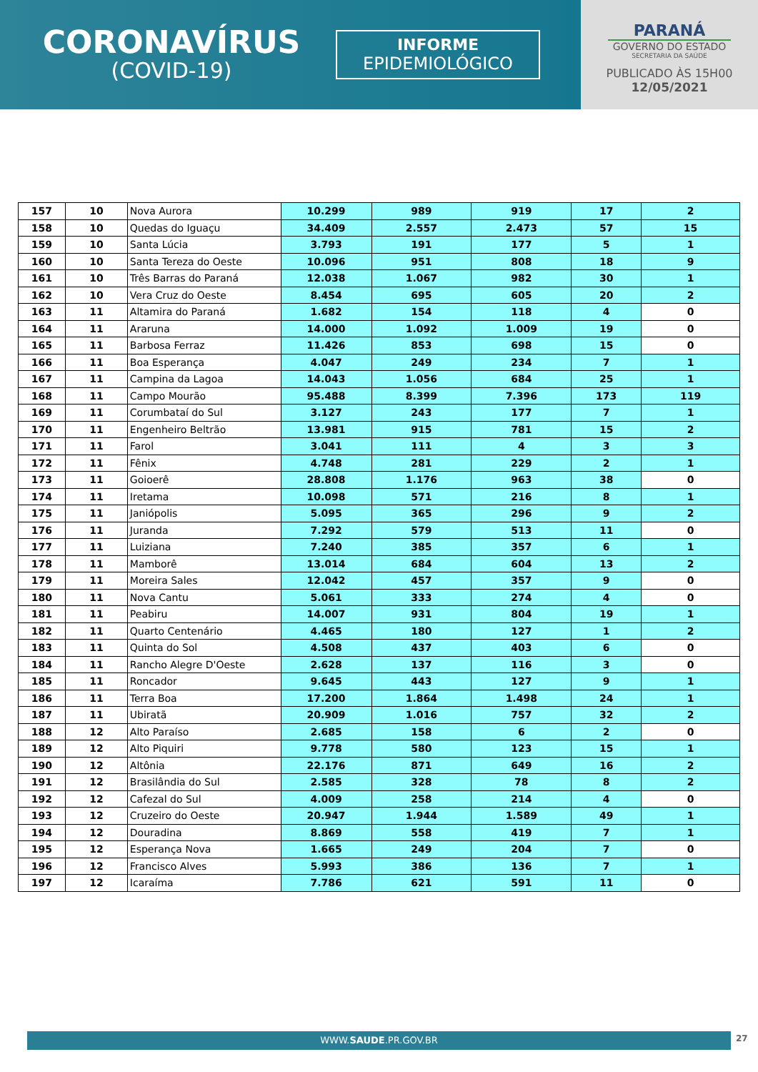CORONAVÍRUS
(COVID-19)
INFORME
EPIDEMIOLÓGICO
PARANÁ
GOVERNO DO ESTADO
SECRETARIA DA SAÚDE
PUBLICADO ÀS 15H00
12/05/2021
| 157 | 10 | Nova Aurora | 10.299 | 989 | 919 | 17 | 2 |
| 158 | 10 | Quedas do Iguaçu | 34.409 | 2.557 | 2.473 | 57 | 15 |
| 159 | 10 | Santa Lúcia | 3.793 | 191 | 177 | 5 | 1 |
| 160 | 10 | Santa Tereza do Oeste | 10.096 | 951 | 808 | 18 | 9 |
| 161 | 10 | Três Barras do Paraná | 12.038 | 1.067 | 982 | 30 | 1 |
| 162 | 10 | Vera Cruz do Oeste | 8.454 | 695 | 605 | 20 | 2 |
| 163 | 11 | Altamira do Paraná | 1.682 | 154 | 118 | 4 | 0 |
| 164 | 11 | Araruna | 14.000 | 1.092 | 1.009 | 19 | 0 |
| 165 | 11 | Barbosa Ferraz | 11.426 | 853 | 698 | 15 | 0 |
| 166 | 11 | Boa Esperança | 4.047 | 249 | 234 | 7 | 1 |
| 167 | 11 | Campina da Lagoa | 14.043 | 1.056 | 684 | 25 | 1 |
| 168 | 11 | Campo Mourão | 95.488 | 8.399 | 7.396 | 173 | 119 |
| 169 | 11 | Corumbataí do Sul | 3.127 | 243 | 177 | 7 | 1 |
| 170 | 11 | Engenheiro Beltrão | 13.981 | 915 | 781 | 15 | 2 |
| 171 | 11 | Farol | 3.041 | 111 | 4 | 3 | 3 |
| 172 | 11 | Fênix | 4.748 | 281 | 229 | 2 | 1 |
| 173 | 11 | Goioerê | 28.808 | 1.176 | 963 | 38 | 0 |
| 174 | 11 | Iretama | 10.098 | 571 | 216 | 8 | 1 |
| 175 | 11 | Janiópolis | 5.095 | 365 | 296 | 9 | 2 |
| 176 | 11 | Juranda | 7.292 | 579 | 513 | 11 | 0 |
| 177 | 11 | Luiziana | 7.240 | 385 | 357 | 6 | 1 |
| 178 | 11 | Mamborê | 13.014 | 684 | 604 | 13 | 2 |
| 179 | 11 | Moreira Sales | 12.042 | 457 | 357 | 9 | 0 |
| 180 | 11 | Nova Cantu | 5.061 | 333 | 274 | 4 | 0 |
| 181 | 11 | Peabiru | 14.007 | 931 | 804 | 19 | 1 |
| 182 | 11 | Quarto Centenário | 4.465 | 180 | 127 | 1 | 2 |
| 183 | 11 | Quinta do Sol | 4.508 | 437 | 403 | 6 | 0 |
| 184 | 11 | Rancho Alegre D'Oeste | 2.628 | 137 | 116 | 3 | 0 |
| 185 | 11 | Roncador | 9.645 | 443 | 127 | 9 | 1 |
| 186 | 11 | Terra Boa | 17.200 | 1.864 | 1.498 | 24 | 1 |
| 187 | 11 | Ubiratã | 20.909 | 1.016 | 757 | 32 | 2 |
| 188 | 12 | Alto Paraíso | 2.685 | 158 | 6 | 2 | 0 |
| 189 | 12 | Alto Piquiri | 9.778 | 580 | 123 | 15 | 1 |
| 190 | 12 | Altônia | 22.176 | 871 | 649 | 16 | 2 |
| 191 | 12 | Brasilândia do Sul | 2.585 | 328 | 78 | 8 | 2 |
| 192 | 12 | Cafezal do Sul | 4.009 | 258 | 214 | 4 | 0 |
| 193 | 12 | Cruzeiro do Oeste | 20.947 | 1.944 | 1.589 | 49 | 1 |
| 194 | 12 | Douradina | 8.869 | 558 | 419 | 7 | 1 |
| 195 | 12 | Esperança Nova | 1.665 | 249 | 204 | 7 | 0 |
| 196 | 12 | Francisco Alves | 5.993 | 386 | 136 | 7 | 1 |
| 197 | 12 | Icaraíma | 7.786 | 621 | 591 | 11 | 0 |
WWW.SAUDE.PR.GOV.BR 27